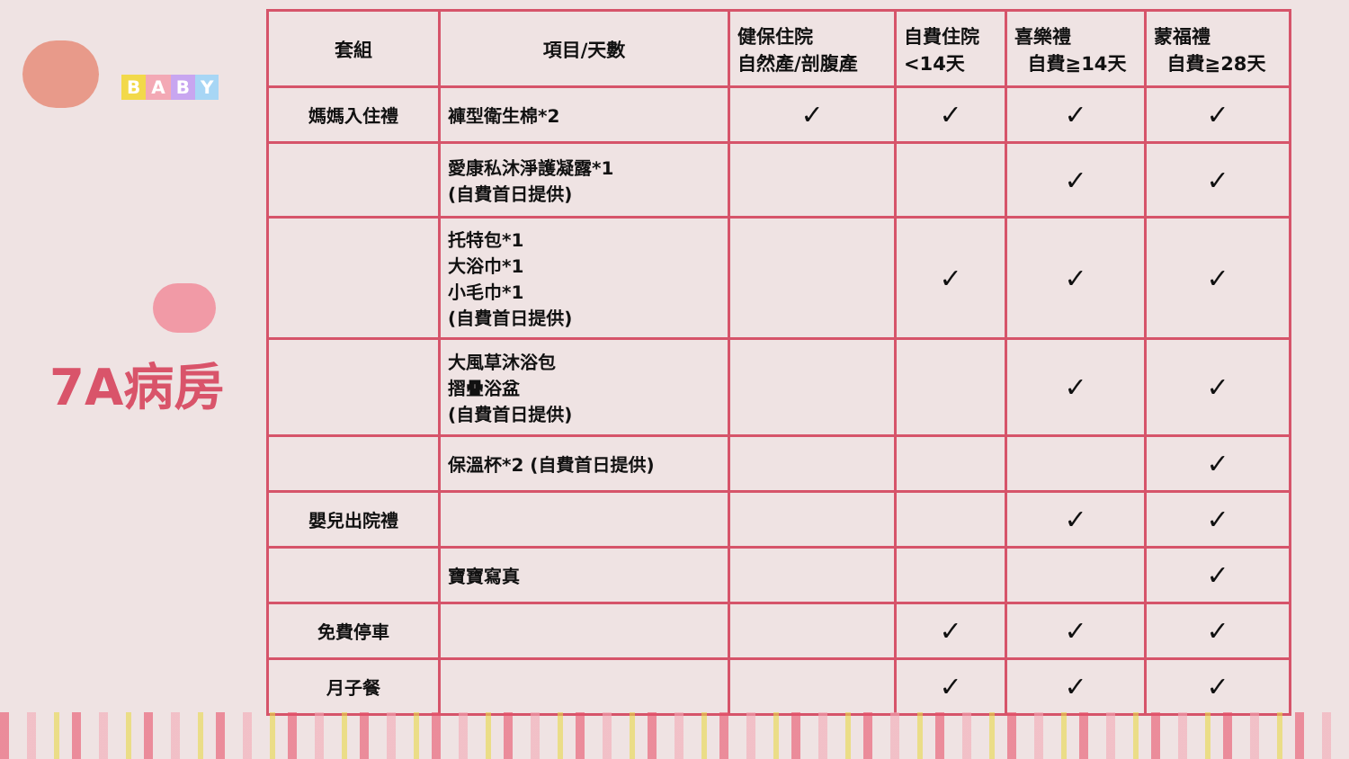BABY
7A病房
| 套組 | 項目/天數 | 健保住院 自然產/剖腹產 | 自費住院 <14天 | 喜樂禮 自費≧14天 | 蒙福禮 自費≧28天 |
| --- | --- | --- | --- | --- | --- |
| 媽媽入住禮 | 褲型衛生棉*2 | ✓ | ✓ | ✓ | ✓ |
| | 愛康私沐淨護凝露*1 (自費首日提供) | | | ✓ | ✓ |
| | 托特包*1 大浴巾*1 小毛巾*1 (自費首日提供) | | ✓ | ✓ | ✓ |
| | 大風草沐浴包 摺疊浴盆 (自費首日提供) | | | ✓ | ✓ |
| | 保溫杯*2 (自費首日提供) | | | | ✓ |
| 嬰兒出院禮 | | | | ✓ | ✓ |
| | 寶寶寫真 | | | | ✓ |
| 免費停車 | | | ✓ | ✓ | ✓ |
| 月子餐 | | | ✓ | ✓ | ✓ |